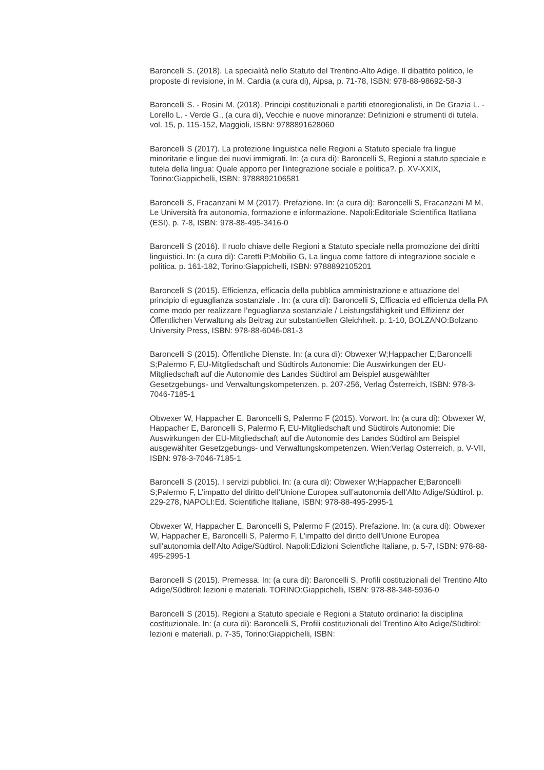Baroncelli S. (2018). La specialità nello Statuto del Trentino-Alto Adige. Il dibattito politico, le proposte di revisione, in M. Cardia (a cura di), Aipsa, p. 71-78, ISBN: 978-88-98692-58-3
Baroncelli S. - Rosini M. (2018). Principi costituzionali e partiti etnoregionalisti, in De Grazia L. - Lorello L. - Verde G., (a cura di), Vecchie e nuove minoranze: Definizioni e strumenti di tutela. vol. 15, p. 115-152, Maggioli, ISBN: 9788891628060
Baroncelli S (2017). La protezione linguistica nelle Regioni a Statuto speciale fra lingue minoritarie e lingue dei nuovi immigrati. In: (a cura di): Baroncelli S, Regioni a statuto speciale e tutela della lingua: Quale apporto per l'integrazione sociale e politica?. p. XV-XXIX, Torino:Giappichelli, ISBN: 9788892106581
Baroncelli S, Fracanzani M M (2017). Prefazione. In: (a cura di): Baroncelli S, Fracanzani M M, Le Università fra autonomia, formazione e informazione. Napoli:Editoriale Scientifica Itatliana (ESI), p. 7-8, ISBN: 978-88-495-3416-0
Baroncelli S (2016). Il ruolo chiave delle Regioni a Statuto speciale nella promozione dei diritti linguistici. In: (a cura di): Caretti P;Mobilio G, La lingua come fattore di integrazione sociale e politica. p. 161-182, Torino:Giappichelli, ISBN: 9788892105201
Baroncelli S (2015). Efficienza, efficacia della pubblica amministrazione e attuazione del principio di eguaglianza sostanziale . In: (a cura di): Baroncelli S, Efficacia ed efficienza della PA come modo per realizzare l’eguaglianza sostanziale / Leistungsfähigkeit und Effizienz der Öffentlichen Verwaltung als Beitrag zur substantiellen Gleichheit. p. 1-10, BOLZANO:Bolzano University Press, ISBN: 978-88-6046-081-3
Baroncelli S (2015). Öffentliche Dienste. In: (a cura di): Obwexer W;Happacher E;Baroncelli S;Palermo F, EU-Mitgliedschaft und Südtirols Autonomie: Die Auswirkungen der EU-Mitgliedschaft auf die Autonomie des Landes Südtirol am Beispiel ausgewählter Gesetzgebungs- und Verwaltungskompetenzen. p. 207-256, Verlag Österreich, ISBN: 978-3-7046-7185-1
Obwexer W, Happacher E, Baroncelli S, Palermo F (2015). Vorwort. In: (a cura di): Obwexer W, Happacher E, Baroncelli S, Palermo F, EU-Mitgliedschaft und Südtirols Autonomie: Die Auswirkungen der EU-Mitgliedschaft auf die Autonomie des Landes Südtirol am Beispiel ausgewählter Gesetzgebungs- und Verwaltungskompetenzen. Wien:Verlag Osterreich, p. V-VII, ISBN: 978-3-7046-7185-1
Baroncelli S (2015). I servizi pubblici. In: (a cura di): Obwexer W;Happacher E;Baroncelli S;Palermo F, L’impatto del diritto dell’Unione Europea sull’autonomia dell’Alto Adige/Südtirol. p. 229-278, NAPOLI:Ed. Scientifiche Italiane, ISBN: 978-88-495-2995-1
Obwexer W, Happacher E, Baroncelli S, Palermo F (2015). Prefazione. In: (a cura di): Obwexer W, Happacher E, Baroncelli S, Palermo F, L'impatto del diritto dell'Unione Europea sull'autonomia dell'Alto Adige/Südtirol. Napoli:Edizioni Scientfiche Italiane, p. 5-7, ISBN: 978-88-495-2995-1
Baroncelli S (2015). Premessa. In: (a cura di): Baroncelli S, Profili costituzionali del Trentino Alto Adige/Südtirol: lezioni e materiali. TORINO:Giappichelli, ISBN: 978-88-348-5936-0
Baroncelli S (2015). Regioni a Statuto speciale e Regioni a Statuto ordinario: la disciplina costituzionale. In: (a cura di): Baroncelli S, Profili costituzionali del Trentino Alto Adige/Südtirol: lezioni e materiali. p. 7-35, Torino:Giappichelli, ISBN: